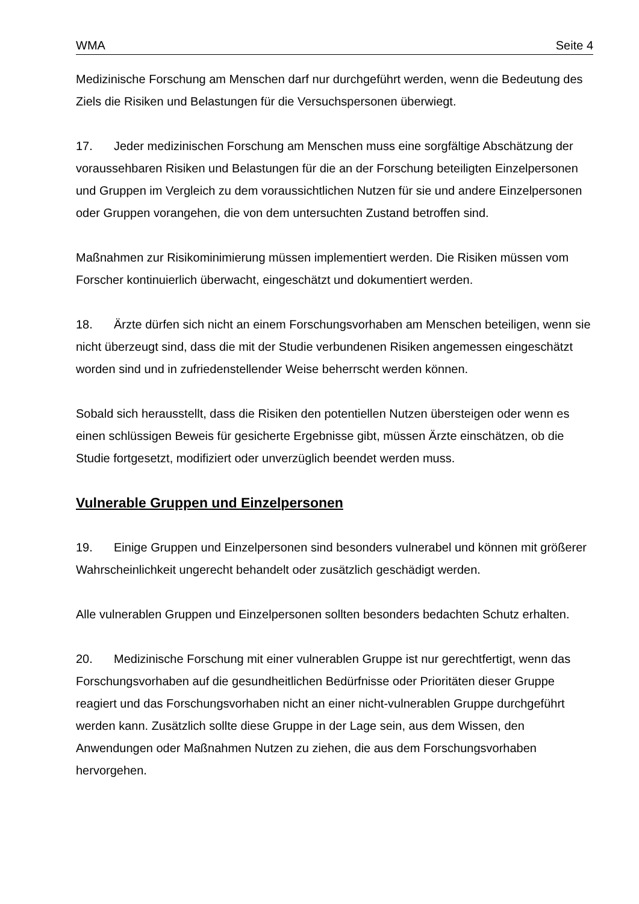WMA Seite 4
Medizinische Forschung am Menschen darf nur durchgeführt werden, wenn die Bedeutung des Ziels die Risiken und Belastungen für die Versuchspersonen überwiegt.
17. Jeder medizinischen Forschung am Menschen muss eine sorgfältige Abschätzung der voraussehbaren Risiken und Belastungen für die an der Forschung beteiligten Einzelpersonen und Gruppen im Vergleich zu dem voraussichtlichen Nutzen für sie und andere Einzelpersonen oder Gruppen vorangehen, die von dem untersuchten Zustand betroffen sind.
Maßnahmen zur Risikominimierung müssen implementiert werden. Die Risiken müssen vom Forscher kontinuierlich überwacht, eingeschätzt und dokumentiert werden.
18. Ärzte dürfen sich nicht an einem Forschungsvorhaben am Menschen beteiligen, wenn sie nicht überzeugt sind, dass die mit der Studie verbundenen Risiken angemessen eingeschätzt worden sind und in zufriedenstellender Weise beherrscht werden können.
Sobald sich herausstellt, dass die Risiken den potentiellen Nutzen übersteigen oder wenn es einen schlüssigen Beweis für gesicherte Ergebnisse gibt, müssen Ärzte einschätzen, ob die Studie fortgesetzt, modifiziert oder unverzüglich beendet werden muss.
Vulnerable Gruppen und Einzelpersonen
19. Einige Gruppen und Einzelpersonen sind besonders vulnerabel und können mit größerer Wahrscheinlichkeit ungerecht behandelt oder zusätzlich geschädigt werden.
Alle vulnerablen Gruppen und Einzelpersonen sollten besonders bedachten Schutz erhalten.
20. Medizinische Forschung mit einer vulnerablen Gruppe ist nur gerechtfertigt, wenn das Forschungsvorhaben auf die gesundheitlichen Bedürfnisse oder Prioritäten dieser Gruppe reagiert und das Forschungsvorhaben nicht an einer nicht-vulnerablen Gruppe durchgeführt werden kann. Zusätzlich sollte diese Gruppe in der Lage sein, aus dem Wissen, den Anwendungen oder Maßnahmen Nutzen zu ziehen, die aus dem Forschungsvorhaben hervorgehen.